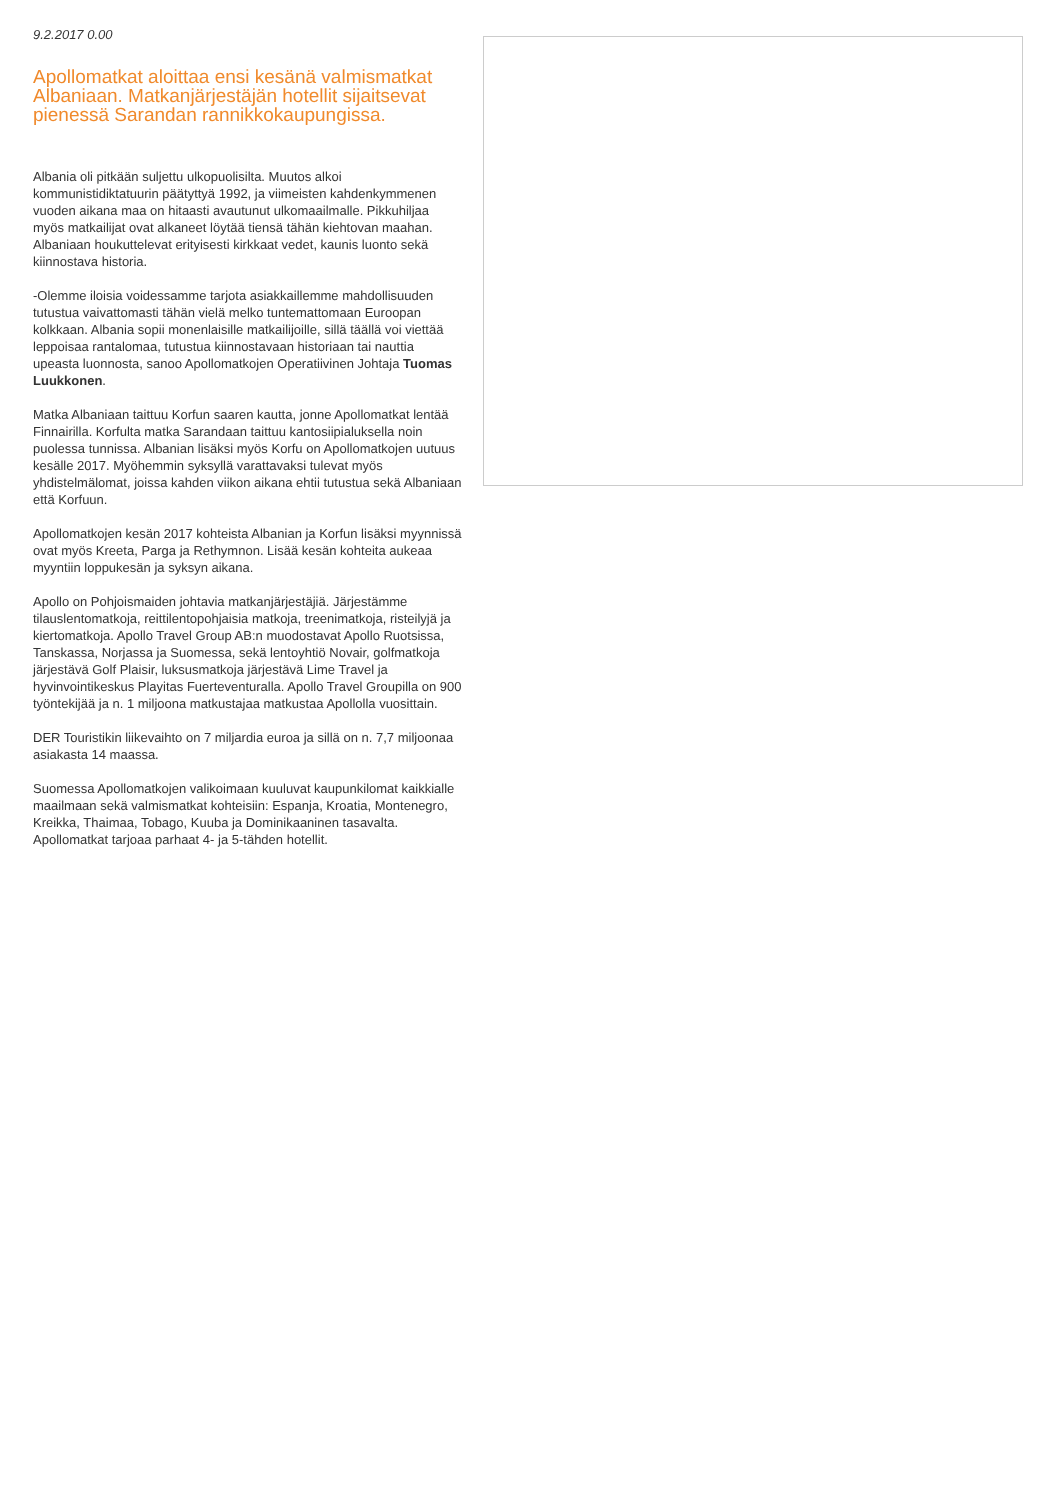9.2.2017 0.00
Apollomatkat aloittaa ensi kesänä valmismatkat Albaniaan. Matkanjärjestäjän hotellit sijaitsevat pienessä Sarandan rannikkokaupungissa.
Albania oli pitkään suljettu ulkopuolisilta. Muutos alkoi kommunistidiktatuurin päätyttyä 1992, ja viimeisten kahdenkymmenen vuoden aikana maa on hitaasti avautunut ulkomaailmalle. Pikkuhiljaa myös matkailijat ovat alkaneet löytää tiensä tähän kiehtovan maahan. Albaniaan houkuttelevat erityisesti kirkkaat vedet, kaunis luonto sekä kiinnostava historia.
-Olemme iloisia voidessamme tarjota asiakkaillemme mahdollisuuden tutustua vaivattomasti tähän vielä melko tuntemattomaan Euroopan kolkkaan. Albania sopii monenlaisille matkailijoille, sillä täällä voi viettää leppoisaa rantalomaa, tutustua kiinnostavaan historiaan tai nauttia upeasta luonnosta, sanoo Apollomatkojen Operatiivinen Johtaja Tuomas Luukkonen.
Matka Albaniaan taittuu Korfun saaren kautta, jonne Apollomatkat lentää Finnairilla. Korfulta matka Sarandaan taittuu kantosiipialuksella noin puolessa tunnissa. Albanian lisäksi myös Korfu on Apollomatkojen uutuus kesälle 2017. Myöhemmin syksyllä varattavaksi tulevat myös yhdistelmälomat, joissa kahden viikon aikana ehtii tutustua sekä Albaniaan että Korfuun.
Apollomatkojen kesän 2017 kohteista Albanian ja Korfun lisäksi myynnissä ovat myös Kreeta, Parga ja Rethymnon. Lisää kesän kohteita aukeaa myyntiin loppukesän ja syksyn aikana.
Apollo on Pohjoismaiden johtavia matkanjärjestäjiä. Järjestämme tilauslentomatkoja, reittilentopohjaisia matkoja, treenimatkoja, risteilyjä ja kiertomatkoja. Apollo Travel Group AB:n muodostavat Apollo Ruotsissa, Tanskassa, Norjassa ja Suomessa, sekä lentoyhtiö Novair, golfmatkoja järjestävä Golf Plaisir, luksusmatkoja järjestävä Lime Travel ja hyvinvointikeskus Playitas Fuerteventuralla. Apollo Travel Groupilla on 900 työntekijää ja n. 1 miljoona matkustajaa matkustaa Apollolla vuosittain.
DER Touristikin liikevaihto on 7 miljardia euroa ja sillä on n. 7,7 miljoonaa asiakasta 14 maassa.
Suomessa Apollomatkojen valikoimaan kuuluvat kaupunkilomat kaikkialle maailmaan sekä valmismatkat kohteisiin: Espanja, Kroatia, Montenegro, Kreikka, Thaimaa, Tobago, Kuuba ja Dominikaaninen tasavalta. Apollomatkat tarjoaa parhaat 4- ja 5-tähden hotellit.